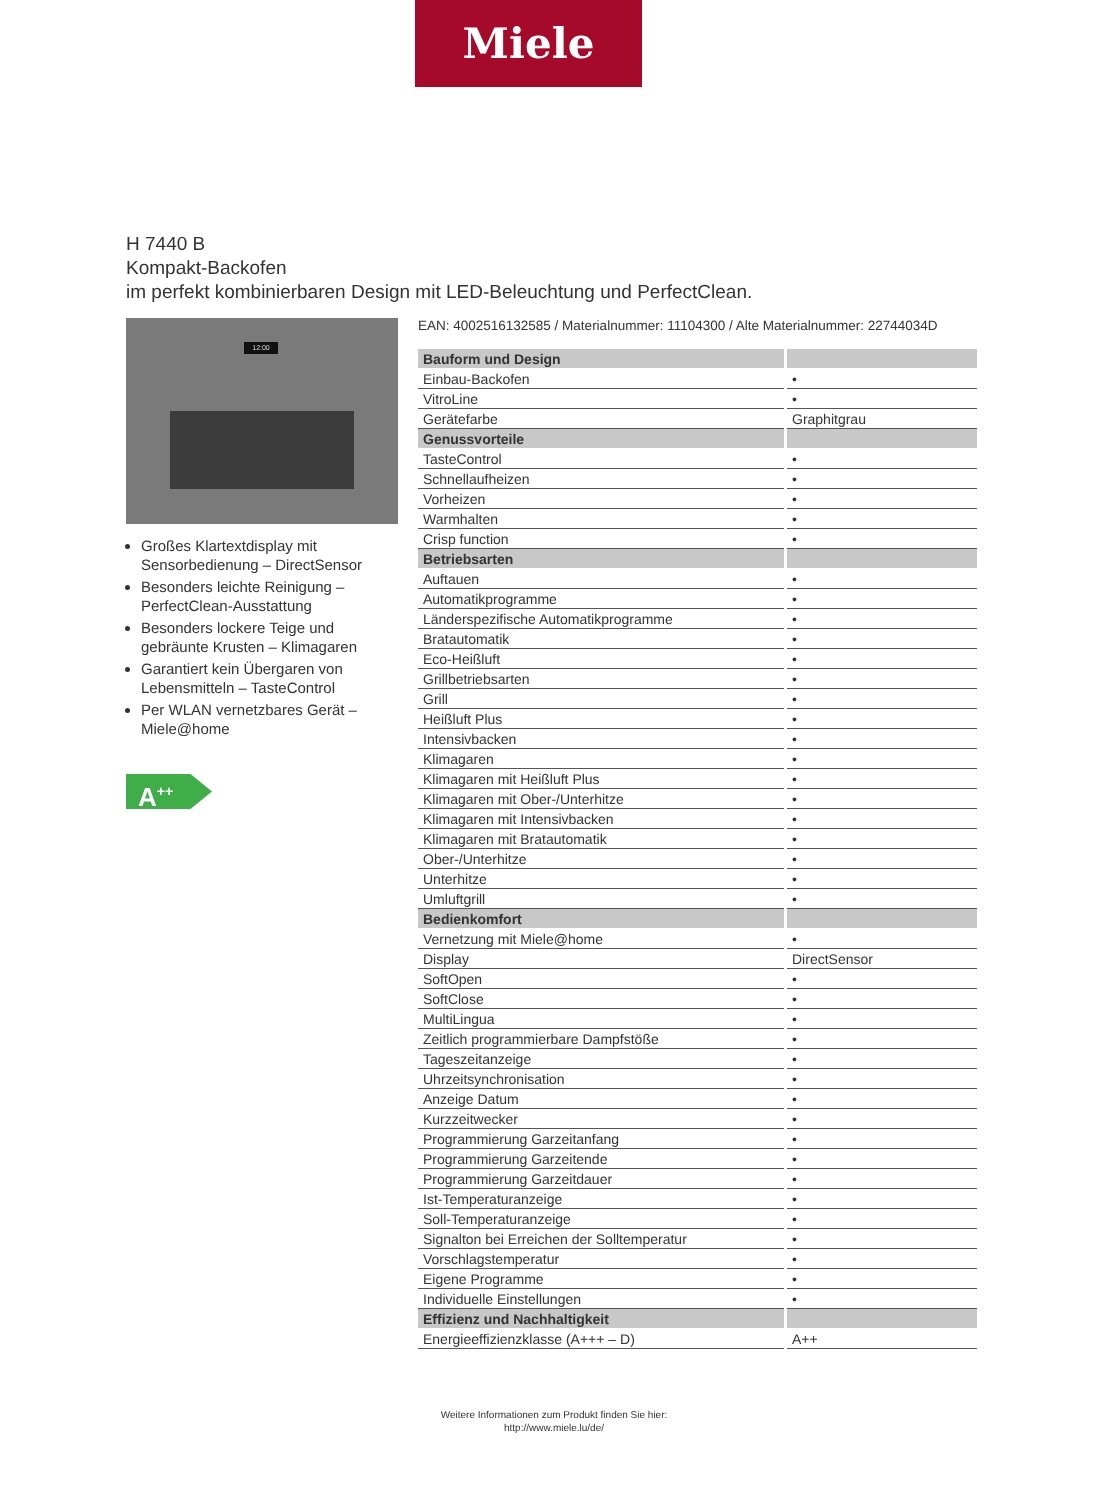Miele
H 7440 B
Kompakt-Backofen
im perfekt kombinierbaren Design mit LED-Beleuchtung und PerfectClean.
12:00
Großes Klartextdisplay mit Sensorbedienung – DirectSensor
Besonders leichte Reinigung – PerfectClean-Ausstattung
Besonders lockere Teige und gebräunte Krusten – Klimagaren
Garantiert kein Übergaren von Lebensmitteln – TasteControl
Per WLAN vernetzbares Gerät – Miele@home
A<sup>++</sup>
EAN: 4002516132585 / Materialnummer: 11104300 / Alte Materialnummer: 22744034D
| Bauform und Design | |
| --- | --- |
| Einbau-Backofen | • |
| VitroLine | • |
| Gerätefarbe | Graphitgrau |
| Genussvorteile | |
| TasteControl | • |
| Schnellaufheizen | • |
| Vorheizen | • |
| Warmhalten | • |
| Crisp function | • |
| Betriebsarten | |
| Auftauen | • |
| Automatikprogramme | • |
| Länderspezifische Automatikprogramme | • |
| Bratautomatik | • |
| Eco-Heißluft | • |
| Grillbetriebsarten | • |
| Grill | • |
| Heißluft Plus | • |
| Intensivbacken | • |
| Klimagaren | • |
| Klimagaren mit Heißluft Plus | • |
| Klimagaren mit Ober-/Unterhitze | • |
| Klimagaren mit Intensivbacken | • |
| Klimagaren mit Bratautomatik | • |
| Ober-/Unterhitze | • |
| Unterhitze | • |
| Umluftgrill | • |
| Bedienkomfort | |
| Vernetzung mit Miele@home | • |
| Display | DirectSensor |
| SoftOpen | • |
| SoftClose | • |
| MultiLingua | • |
| Zeitlich programmierbare Dampfstöße | • |
| Tageszeitanzeige | • |
| Uhrzeitsynchronisation | • |
| Anzeige Datum | • |
| Kurzzeitwecker | • |
| Programmierung Garzeitanfang | • |
| Programmierung Garzeitende | • |
| Programmierung Garzeitdauer | • |
| Ist-Temperaturanzeige | • |
| Soll-Temperaturanzeige | • |
| Signalton bei Erreichen der Solltemperatur | • |
| Vorschlagstemperatur | • |
| Eigene Programme | • |
| Individuelle Einstellungen | • |
| Effizienz und Nachhaltigkeit | |
| Energieeffizienzklasse (A+++ – D) | A++ |
Weitere Informationen zum Produkt finden Sie hier:
http://www.miele.lu/de/